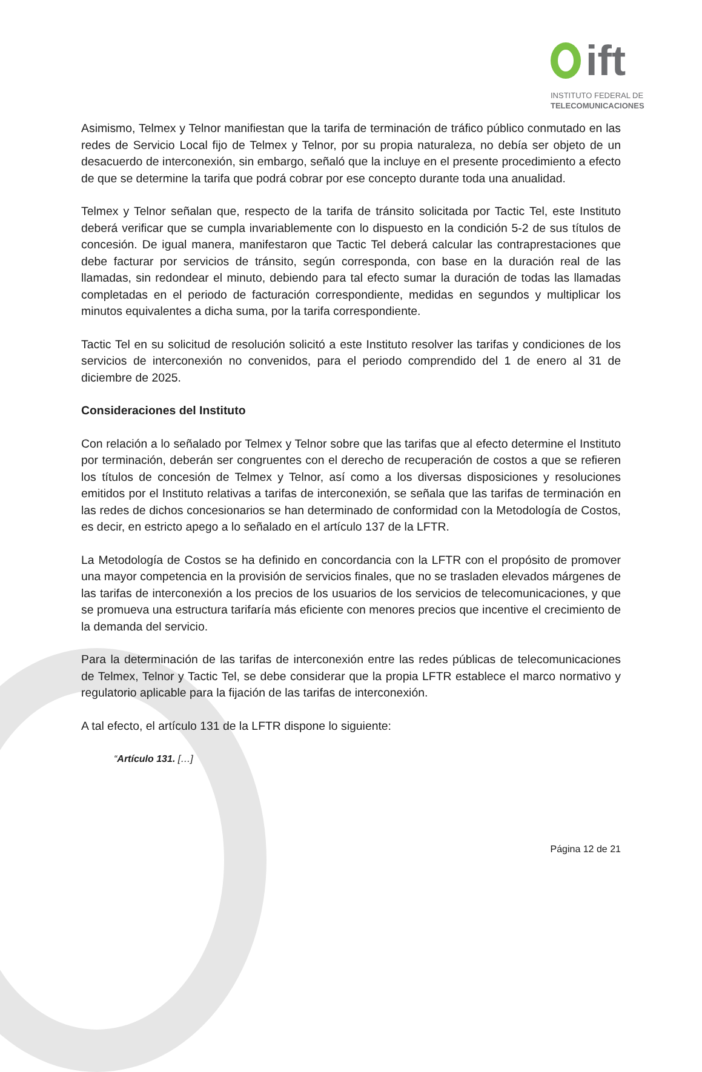ift
INSTITUTO FEDERAL DE
TELECOMUNICACIONES
Asimismo, Telmex y Telnor manifiestan que la tarifa de terminación de tráfico público conmutado en las redes de Servicio Local fijo de Telmex y Telnor, por su propia naturaleza, no debía ser objeto de un desacuerdo de interconexión, sin embargo, señaló que la incluye en el presente procedimiento a efecto de que se determine la tarifa que podrá cobrar por ese concepto durante toda una anualidad.
Telmex y Telnor señalan que, respecto de la tarifa de tránsito solicitada por Tactic Tel, este Instituto deberá verificar que se cumpla invariablemente con lo dispuesto en la condición 5-2 de sus títulos de concesión. De igual manera, manifestaron que Tactic Tel deberá calcular las contraprestaciones que debe facturar por servicios de tránsito, según corresponda, con base en la duración real de las llamadas, sin redondear el minuto, debiendo para tal efecto sumar la duración de todas las llamadas completadas en el periodo de facturación correspondiente, medidas en segundos y multiplicar los minutos equivalentes a dicha suma, por la tarifa correspondiente.
Tactic Tel en su solicitud de resolución solicitó a este Instituto resolver las tarifas y condiciones de los servicios de interconexión no convenidos, para el periodo comprendido del 1 de enero al 31 de diciembre de 2025.
Consideraciones del Instituto
Con relación a lo señalado por Telmex y Telnor sobre que las tarifas que al efecto determine el Instituto por terminación, deberán ser congruentes con el derecho de recuperación de costos a que se refieren los títulos de concesión de Telmex y Telnor, así como a los diversas disposiciones y resoluciones emitidos por el Instituto relativas a tarifas de interconexión, se señala que las tarifas de terminación en las redes de dichos concesionarios se han determinado de conformidad con la Metodología de Costos, es decir, en estricto apego a lo señalado en el artículo 137 de la LFTR.
La Metodología de Costos se ha definido en concordancia con la LFTR con el propósito de promover una mayor competencia en la provisión de servicios finales, que no se trasladen elevados márgenes de las tarifas de interconexión a los precios de los usuarios de los servicios de telecomunicaciones, y que se promueva una estructura tarifaría más eficiente con menores precios que incentive el crecimiento de la demanda del servicio.
Para la determinación de las tarifas de interconexión entre las redes públicas de telecomunicaciones de Telmex, Telnor y Tactic Tel, se debe considerar que la propia LFTR establece el marco normativo y regulatorio aplicable para la fijación de las tarifas de interconexión.
A tal efecto, el artículo 131 de la LFTR dispone lo siguiente:
“Artículo 131. […]
Página 12 de 21